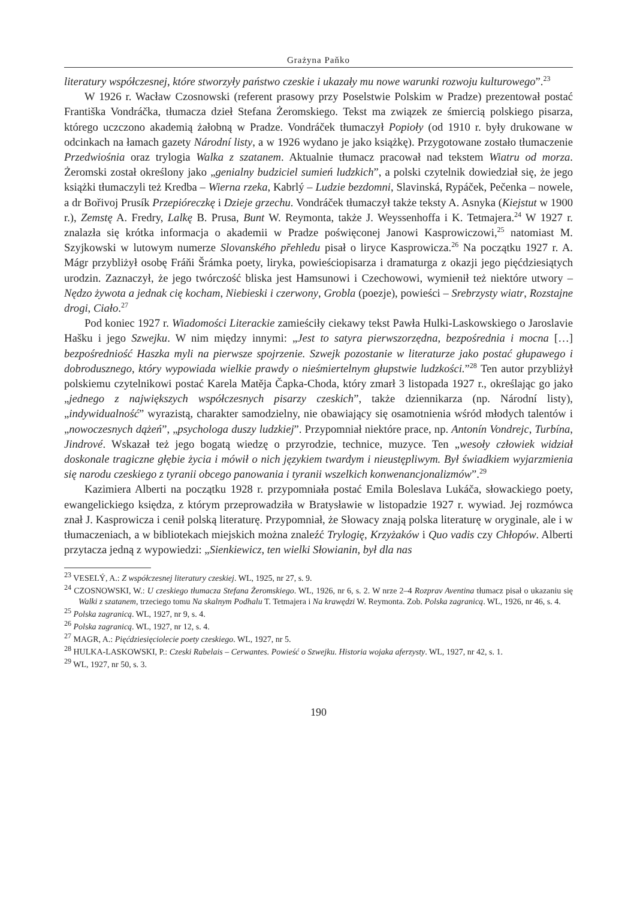Grażyna Paňko
literatury współczesnej, które stworzyły państwo czeskie i ukazały mu nowe warunki rozwoju kulturowego”.<sup>23</sup>
W 1926 r. Wacław Czosnowski (referent prasowy przy Poselstwie Polskim w Pradze) prezentował postać Františka Vondráčka, tłumacza dzieł Stefana Żeromskiego. Tekst ma związek ze śmiercią polskiego pisarza, którego uczczono akademią żałobną w Pradze. Vondráček tłumaczył Popioły (od 1910 r. były drukowane w odcinkach na łamach gazety Národní listy, a w 1926 wydano je jako książkę). Przygotowane zostało tłumaczenie Przedwiośnia oraz trylogia Walka z szatanem. Aktualnie tłumacz pracował nad tekstem Wiatru od morza. Żeromski został określony jako „genialny budziciel sumień ludzkich”, a polski czytelnik dowiedział się, że jego książki tłumaczyli też Kredba – Wierna rzeka, Kabrlý – Ludzie bezdomni, Slavinská, Rypáček, Pečenka – nowele, a dr Bořivoj Prusík Przepióreczkę i Dzieje grzechu. Vondráček tłumaczył także teksty A. Asnyka (Kiejstut w 1900 r.), Zemstę A. Fredry, Lalkę B. Prusa, Bunt W. Reymonta, także J. Weyssenhoffa i K. Tetmajera.<sup>24</sup> W 1927 r. znalazła się krótka informacja o akademii w Pradze poświęconej Janowi Kasprowiczowi,<sup>25</sup> natomiast M. Szyjkowski w lutowym numerze Slovanského přehledu pisał o liryce Kasprowicza.<sup>26</sup> Na początku 1927 r. A. Mágr przybliżył osobę Fráňi Šrámka poety, liryka, powieściopisarza i dramaturga z okazji jego pięćdziesiątych urodzin. Zaznaczył, że jego twórczość bliska jest Hamsunowi i Czechowowi, wymienił też niektóre utwory – Nędzo żywota a jednak cię kocham, Niebieski i czerwony, Grobla (poezje), powieści – Srebrzysty wiatr, Rozstajne drogi, Ciało.<sup>27</sup>
Pod koniec 1927 r. Wiadomości Literackie zamieściły ciekawy tekst Pawła Hulki-Laskowskiego o Jaroslavie Hašku i jego Szwejku. W nim między innymi: „Jest to satyra pierwszorzędna, bezpośrednia i mocna […] bezpośredniość Haszka myli na pierwsze spojrzenie. Szwejk pozostanie w literaturze jako postać głupawego i dobrodusznego, który wypowiada wielkie prawdy o nieśmiertelnym głupstwie ludzkości.”<sup>28</sup> Ten autor przybliżył polskiemu czytelnikowi postać Karela Matěja Čapka-Choda, który zmarł 3 listopada 1927 r., określając go jako „jednego z największych współczesnych pisarzy czeskich”, także dziennikarza (np. Národní listy), „indywidualność” wyrazistą, charakter samodzielny, nie obawiający się osamotnienia wśród młodych talentów i „nowoczesnych dążeń”, „psychologa duszy ludzkiej”. Przypomniał niektóre prace, np. Antonín Vondrejc, Turbína, Jindrové. Wskazał też jego bogatą wiedzę o przyrodzie, technice, muzyce. Ten „wesoły człowiek widział doskonale tragiczne głębie życia i mówił o nich językiem twardym i nieustępliwym. Był świadkiem wyjarzmienia się narodu czeskiego z tyranii obcego panowania i tyranii wszelkich konwenancjonalizmów”.<sup>29</sup>
Kazimiera Alberti na początku 1928 r. przypomniała postać Emila Boleslava Lukáča, słowackiego poety, ewangelickiego księdza, z którym przeprowadziła w Bratysławie w listopadzie 1927 r. wywiad. Jej rozmówca znał J. Kasprowicza i cenił polską literaturę. Przypomniał, że Słowacy znają polska literaturę w oryginale, ale i w tłumaczeniach, a w bibliotekach miejskich można znaleźć Trylogię, Krzyżaków i Quo vadis czy Chłopów. Alberti przytacza jedną z wypowiedzi: „Sienkiewicz, ten wielki Słowianin, był dla nas
<sup>23</sup> VESELÝ, A.: Z współczesnej literatury czeskiej. WL, 1925, nr 27, s. 9.
<sup>24</sup> CZOSNOWSKI, W.: U czeskiego tłumacza Stefana Żeromskiego. WL, 1926, nr 6, s. 2. W nrze 2–4 Rozprav Aventina tłumacz pisał o ukazaniu się Walki z szatanem, trzeciego tomu Na skalnym Podhalu T. Tetmajera i Na krawędzi W. Reymonta. Zob. Polska zagranicą. WL, 1926, nr 46, s. 4.
<sup>25</sup> Polska zagranicą. WL, 1927, nr 9, s. 4.
<sup>26</sup> Polska zagranicą. WL, 1927, nr 12, s. 4.
<sup>27</sup> MAGR, A.: Pięćdziesięciolecie poety czeskiego. WL, 1927, nr 5.
<sup>28</sup> HULKA-LASKOWSKI, P.: Czeski Rabelais – Cerwantes. Powieść o Szwejku. Historia wojaka aferzysty. WL, 1927, nr 42, s. 1.
<sup>29</sup> WL, 1927, nr 50, s. 3.
190